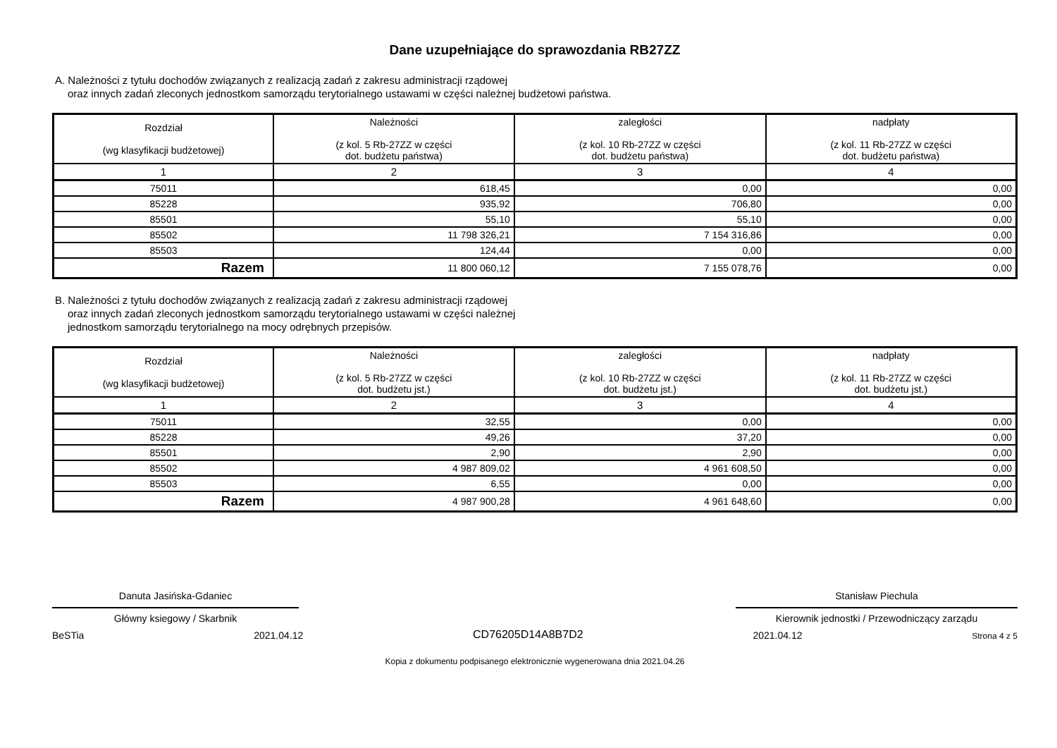Dane uzupełniające do sprawozdania RB27ZZ
A. Należności z tytułu dochodów związanych z realizacją zadań z zakresu administracji rządowej
oraz innych zadań zleconych jednostkom samorządu terytorialnego ustawami w części należnej budżetowi państwa.
| Rozdział (wg klasyfikacji budżetowej) | Należności (z kol. 5 Rb-27ZZ w części dot. budżetu państwa) | zaległości (z kol. 10 Rb-27ZZ w części dot. budżetu państwa) | nadpłaty (z kol. 11 Rb-27ZZ w części dot. budżetu państwa) |
| --- | --- | --- | --- |
| 1 | 2 | 3 | 4 |
| 75011 | 618,45 | 0,00 | 0,00 |
| 85228 | 935,92 | 706,80 | 0,00 |
| 85501 | 55,10 | 55,10 | 0,00 |
| 85502 | 11 798 326,21 | 7 154 316,86 | 0,00 |
| 85503 | 124,44 | 0,00 | 0,00 |
| Razem | 11 800 060,12 | 7 155 078,76 | 0,00 |
B. Należności z tytułu dochodów związanych z realizacją zadań z zakresu administracji rządowej
oraz innych zadań zleconych jednostkom samorządu terytorialnego ustawami w części należnej
jednostkom samorządu terytorialnego na mocy odrębnych przepisów.
| Rozdział (wg klasyfikacji budżetowej) | Należności (z kol. 5 Rb-27ZZ w części dot. budżetu jst.) | zaległości (z kol. 10 Rb-27ZZ w części dot. budżetu jst.) | nadpłaty (z kol. 11 Rb-27ZZ w części dot. budżetu jst.) |
| --- | --- | --- | --- |
| 1 | 2 | 3 | 4 |
| 75011 | 32,55 | 0,00 | 0,00 |
| 85228 | 49,26 | 37,20 | 0,00 |
| 85501 | 2,90 | 2,90 | 0,00 |
| 85502 | 4 987 809,02 | 4 961 608,50 | 0,00 |
| 85503 | 6,55 | 0,00 | 0,00 |
| Razem | 4 987 900,28 | 4 961 648,60 | 0,00 |
Danuta Jasińska-Gdaniec
Główny ksiegowy / Skarbnik
Stanisław Piechula
Kierownik jednostki / Przewodniczący zarządu
BeSTia 2021.04.12 CD76205D14A8B7D2 2021.04.12 Strona 4 z 5
Kopia z dokumentu podpisanego elektronicznie wygenerowana dnia 2021.04.26